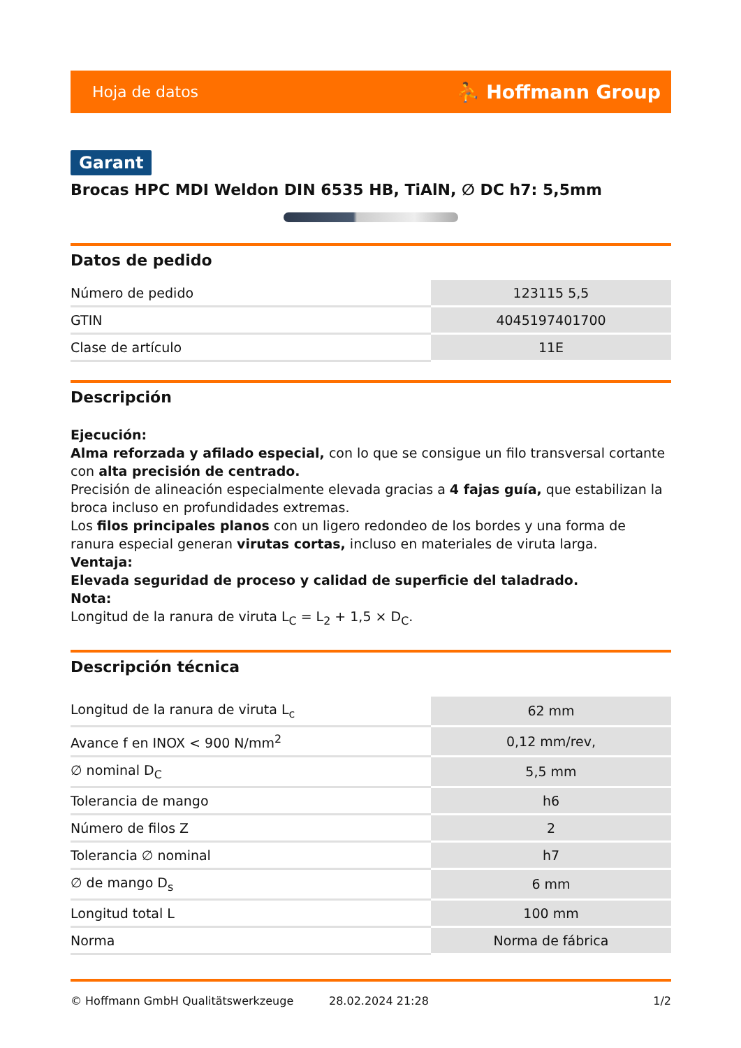Hoja de datos ⛹ Hoffmann Group
Garant
Brocas HPC MDI Weldon DIN 6535 HB, TiAlN, ∅ DC h7: 5,5mm
Datos de pedido
| Número de pedido | 123115 5,5 |
| GTIN | 4045197401700 |
| Clase de artículo | 11E |
Descripción
Ejecución:
Alma reforzada y afilado especial, con lo que se consigue un filo transversal cortante con alta precisión de centrado.
Precisión de alineación especialmente elevada gracias a 4 fajas guía, que estabilizan la broca incluso en profundidades extremas.
Los filos principales planos con un ligero redondeo de los bordes y una forma de ranura especial generan virutas cortas, incluso en materiales de viruta larga.
Ventaja:
Elevada seguridad de proceso y calidad de superficie del taladrado.
Nota:
Longitud de la ranura de viruta L<sub>C</sub> = L<sub>2</sub> + 1,5 × D<sub>C</sub>.
Descripción técnica
| Longitud de la ranura de viruta L<sub>c</sub> | 62 mm |
| Avance f en INOX < 900 N/mm<sup>2</sup> | 0,12 mm/rev, |
| ∅ nominal D<sub>C</sub> | 5,5 mm |
| Tolerancia de mango | h6 |
| Número de filos Z | 2 |
| Tolerancia ∅ nominal | h7 |
| ∅ de mango D<sub>s</sub> | 6 mm |
| Longitud total L | 100 mm |
| Norma | Norma de fábrica |
© Hoffmann GmbH Qualitätswerkzeuge 28.02.2024 21:28 1/2